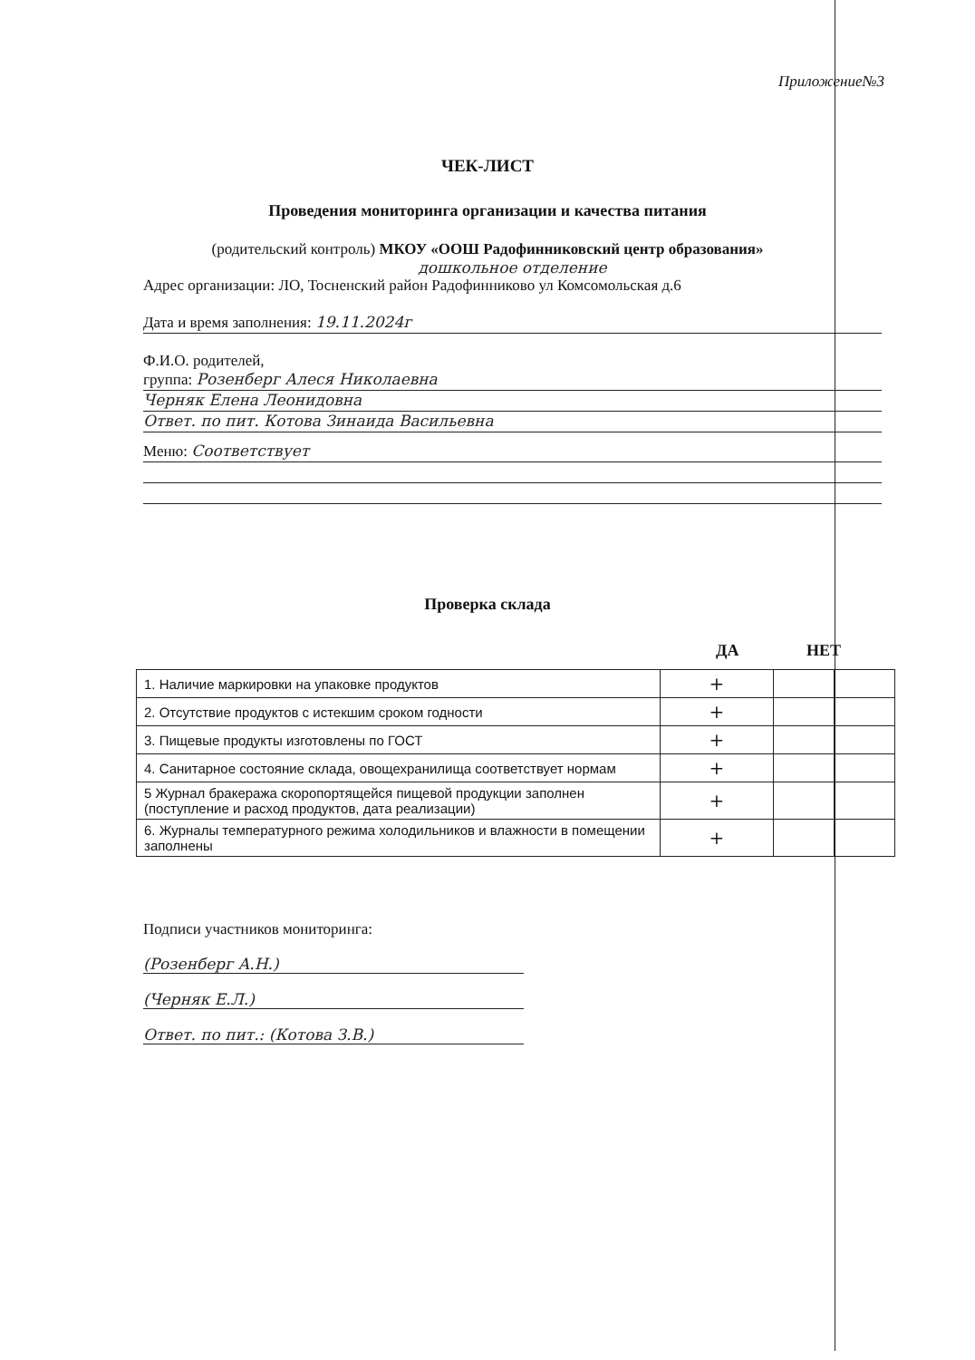Приложение№3
ЧЕК-ЛИСТ
Проведения мониторинга организации и качества питания
(родительский контроль) МКОУ «ООШ Радофинниковский центр образования»
дошкольное отделение
Адрес организации: ЛО, Тосненский район Радофинниково ул Комсомольская д.6
Дата и время заполнения: 19.11.2024г
Ф.И.О. родителей,
группа: Розенберг Алеся Николаевна
Черняк Елена Леонидовна
Ответ. по пит. Котова Зинаида Васильевна
Меню: Соответствует
Проверка склада
ДА НЕТ
| 1. Наличие маркировки на упаковке продуктов | + | | |
| 2. Отсутствие продуктов с истекшим сроком годности | + | | |
| 3. Пищевые продукты изготовлены по ГОСТ | + | | |
| 4. Санитарное состояние склада, овощехранилища соответствует нормам | + | | |
| 5 Журнал бракеража скоропортящейся пищевой продукции заполнен (поступление и расход продуктов, дата реализации) | + | | |
| 6. Журналы температурного режима холодильников и влажности в помещении заполнены | + | | |
Подписи участников мониторинга:
(Розенберг А.Н.)
(Черняк Е.Л.)
Ответ. по пит.: (Котова З.В.)